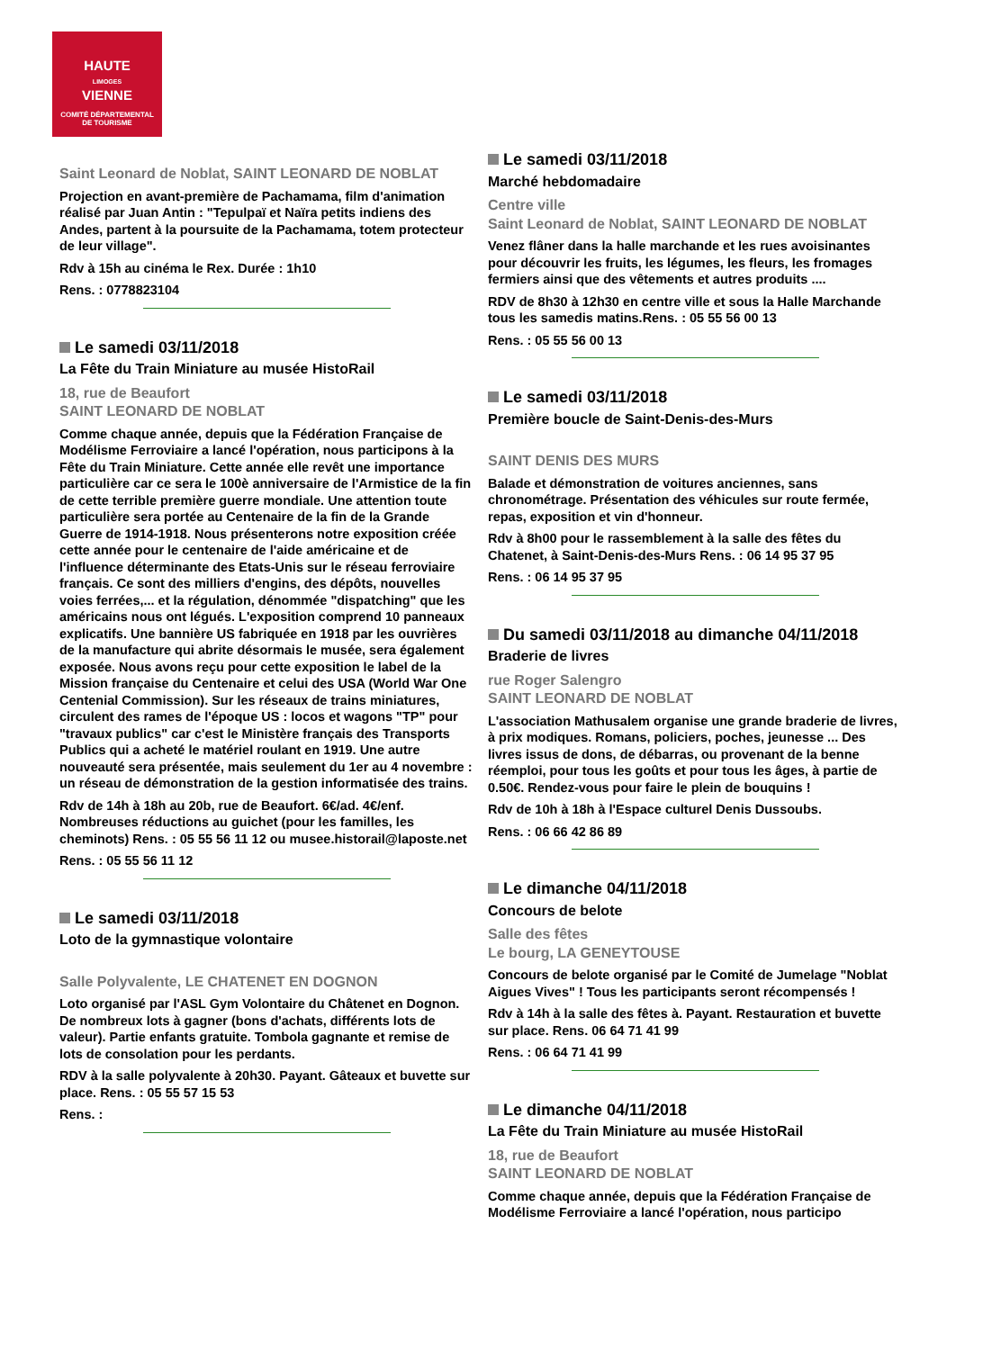HAUTE
LIMOGES
VIENNE
COMITÉ DÉPARTEMENTAL
DE TOURISME
Saint Leonard de Noblat, SAINT LEONARD DE NOBLAT
Projection en avant-première de Pachamama, film d'animation réalisé par Juan Antin : "Tepulpaï et Naïra petits indiens des Andes, partent à la poursuite de la Pachamama, totem protecteur de leur village".
Rdv à 15h au cinéma le Rex. Durée : 1h10
Rens. : 0778823104
Le samedi 03/11/2018
La Fête du Train Miniature au musée HistoRail
18, rue de Beaufort
SAINT LEONARD DE NOBLAT
Comme chaque année, depuis que la Fédération Française de Modélisme Ferroviaire a lancé l'opération, nous participons à la Fête du Train Miniature. Cette année elle revêt une importance particulière car ce sera le 100è anniversaire de l'Armistice de la fin de cette terrible première guerre mondiale. Une attention toute particulière sera portée au Centenaire de la fin de la Grande Guerre de 1914-1918. Nous présenterons notre exposition créée cette année pour le centenaire de l'aide américaine et de l'influence déterminante des Etats-Unis sur le réseau ferroviaire français. Ce sont des milliers d'engins, des dépôts, nouvelles voies ferrées,... et la régulation, dénommée "dispatching" que les américains nous ont légués. L'exposition comprend 10 panneaux explicatifs. Une bannière US fabriquée en 1918 par les ouvrières de la manufacture qui abrite désormais le musée, sera également exposée. Nous avons reçu pour cette exposition le label de la Mission française du Centenaire et celui des USA (World War One Centenial Commission). Sur les réseaux de trains miniatures, circulent des rames de l'époque US : locos et wagons "TP" pour "travaux publics" car c'est le Ministère français des Transports Publics qui a acheté le matériel roulant en 1919. Une autre nouveauté sera présentée, mais seulement du 1er au 4 novembre : un réseau de démonstration de la gestion informatisée des trains.
Rdv de 14h à 18h au 20b, rue de Beaufort. 6€/ad. 4€/enf. Nombreuses réductions au guichet (pour les familles, les cheminots) Rens. : 05 55 56 11 12 ou musee.historail@laposte.net
Rens. : 05 55 56 11 12
Le samedi 03/11/2018
Loto de la gymnastique volontaire
Salle Polyvalente, LE CHATENET EN DOGNON
Loto organisé par l'ASL Gym Volontaire du Châtenet en Dognon. De nombreux lots à gagner (bons d'achats, différents lots de valeur). Partie enfants gratuite. Tombola gagnante et remise de lots de consolation pour les perdants.
RDV à la salle polyvalente à 20h30. Payant. Gâteaux et buvette sur place. Rens. : 05 55 57 15 53
Rens. :
Le samedi 03/11/2018
Marché hebdomadaire
Centre ville
Saint Leonard de Noblat, SAINT LEONARD DE NOBLAT
Venez flâner dans la halle marchande et les rues avoisinantes pour découvrir les fruits, les légumes, les fleurs, les fromages fermiers ainsi que des vêtements et autres produits ....
RDV de 8h30 à 12h30 en centre ville et sous la Halle Marchande tous les samedis matins.Rens. : 05 55 56 00 13
Rens. : 05 55 56 00 13
Le samedi 03/11/2018
Première boucle de Saint-Denis-des-Murs
SAINT DENIS DES MURS
Balade et démonstration de voitures anciennes, sans chronométrage. Présentation des véhicules sur route fermée, repas, exposition et vin d'honneur.
Rdv à 8h00 pour le rassemblement à la salle des fêtes du Chatenet, à Saint-Denis-des-Murs Rens. : 06 14 95 37 95
Rens. : 06 14 95 37 95
Du samedi 03/11/2018 au dimanche 04/11/2018
Braderie de livres
rue Roger Salengro
SAINT LEONARD DE NOBLAT
L'association Mathusalem organise une grande braderie de livres, à prix modiques. Romans, policiers, poches, jeunesse ... Des livres issus de dons, de débarras, ou provenant de la benne réemploi, pour tous les goûts et pour tous les âges, à partie de 0.50€. Rendez-vous pour faire le plein de bouquins !
Rdv de 10h à 18h à l'Espace culturel Denis Dussoubs.
Rens. : 06 66 42 86 89
Le dimanche 04/11/2018
Concours de belote
Salle des fêtes
Le bourg, LA GENEYTOUSE
Concours de belote organisé par le Comité de Jumelage "Noblat Aigues Vives" ! Tous les participants seront récompensés !
Rdv à 14h à la salle des fêtes à. Payant. Restauration et buvette sur place. Rens. 06 64 71 41 99
Rens. : 06 64 71 41 99
Le dimanche 04/11/2018
La Fête du Train Miniature au musée HistoRail
18, rue de Beaufort
SAINT LEONARD DE NOBLAT
Comme chaque année, depuis que la Fédération Française de Modélisme Ferroviaire a lancé l'opération, nous participo